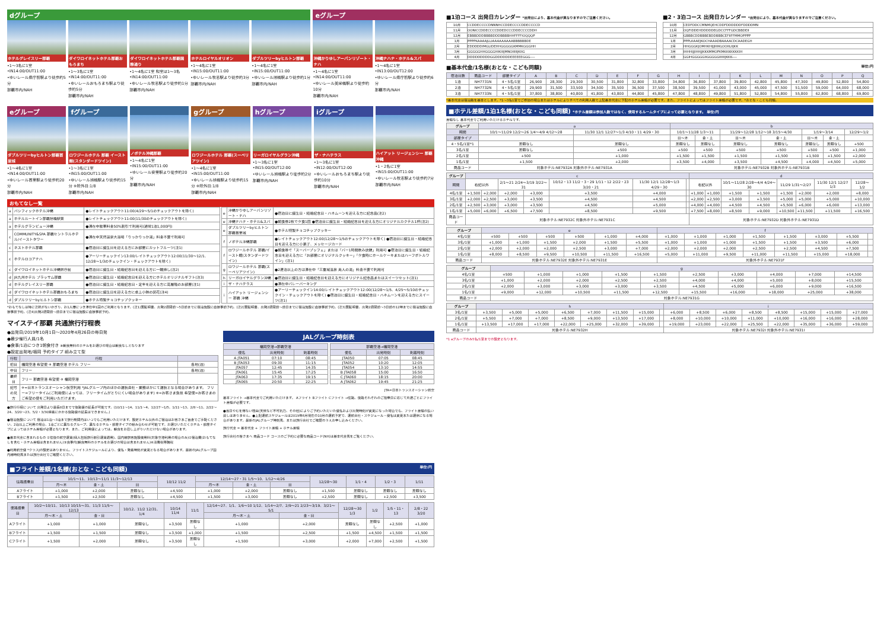dグループ
ホテルグレイスリー那覇
•1〜3名に1室
•IN14:00/OUT11:00
•ゆいレール県庁前駅より徒歩約5分
那覇市内/NAH
ダイワロイネットホテル那覇おもろまち
•1〜3名に1室
•IN14:00/OUT11:00
•ゆいレールおもろまち駅より徒歩約5分
那覇市内/NAH
ダイワロイネットホテル那覇国際通り
•1〜4名に1室 和室は1〜3名
•IN14:00/OUT11:00
•ゆいレール牧志駅より徒歩約1分
那覇市内/NAH
ホテルロイヤルオリオン
•1〜4名に1室
•IN15:00/OUT11:00
•ゆいレール牧志駅より徒歩約3分
那覇市内/NAH
ダブルツリーbyヒルトン那覇
•1〜4名に1室
•IN15:00/OUT11:00
•ゆいレール旭橋駅より徒歩約1分
那覇市内/NAH
eグループ
沖縄かりゆしアーバンリゾート・ナハ
•1〜4名に1室
•IN14:00/OUT11:00
•ゆいレール美栄橋駅より徒歩約10分
那覇市内/NAH
沖縄ナハナ・ホテル&スパ
•1〜4名に1室
•IN13:00/OUT12:00
•ゆいレール県庁前駅より徒歩約6分
那覇市内/NAH
eグループ
ダブルツリーbyヒルトン那覇首里城
•1〜4名に1室
•IN14:00/OUT11:00
•ゆいレール首里駅より徒歩約20分
那覇市内/NAH
fグループ
ロワジールホテル 那覇 イースト館(スタンダードツイン)
•1〜3名に1室
•IN15:00/OUT11:00
•ゆいレール旭橋駅より徒歩約15分 ※除外日:1/8
那覇市内/NAH
ノボテル沖縄那覇
•1〜4名に1室
•IN15:00/OUT11:00
•ゆいレール安里駅より徒歩約20分
那覇市内/NAH
gグループ
ロワジールホテル 那覇(スーペリアツイン)
•1〜4名に1室
•IN15:00/OUT11:00
•ゆいレール旭橋駅より徒歩約15分 ※除外日:1/8
那覇市内/NAH
hグループ
リーガロイヤルグラン沖縄
•1〜3名に1室
•IN15:00/OUT12:00
•ゆいレール旭橋駅より徒歩約2分
那覇市内/NAH
iグループ
ザ・ナハテラス
•1〜3名に1室
•IN12:00/OUT12:00
•ゆいレールおもろまち駅より徒歩約10分
那覇市内/NAH
ハイアット リージェンシー 那覇 沖縄
•1・2名に1室
•IN15:00/OUT11:00
•ゆいレール牧志駅より徒歩約7分
那覇市内/NAH
おもてなし一覧
| a | パシフィックホテル沖縄 | ●レイトチェックアウト11:00(4/29〜5/1のチェックアウトを除く) |
| a | ホテルルートイン那覇旭橋駅東 | ●レイトチェックアウト11:00(11/30のチェックアウトを除く) |
| a | ホテルグランビュー沖縄 | ●滞在中駐車料金50%割引で利用可(通常1泊1,000円) |
| c | COMMUNITY&SPA 那覇セントラルホテル/イーストタワー | ●滞在中天然温泉大浴場「りっかりっか湯」料金不要で利用可 |
| c | ネストホテル那覇 | ●宿泊日に誕生日を迎える方にお部屋にカットフルーツ(注1) |
| c | ホテルロコアナハ | ●アーリーチェックイン13:00/レイトチェックアウト12:00(11/30〜12/1、12/28〜1/3のチェックイン・チェックアウトを除く) |
| c | ダイワロイネットホテル沖縄県庁前 | ●宿泊日に誕生日・結婚記念日を迎える方に一輪挿し(注2) |
| d | JR九州ホテル ブラッサム那覇 | ●宿泊日に誕生日・結婚記念日を迎える方にホテルオリジナルギフト(注3) |
| d | ホテルグレイスリー那覇 | ●宿泊日に誕生日・結婚記念日・定年を迎える方に高層階のお部屋(注1) |
| d | ダイワロイネットホテル那覇おもろまち | ●宿泊日に誕生日を迎える方に卓上小鉢の装花(注4) |
| d | ダブルツリーbyヒルトン那覇 | ●ホテル特製チョコチップクッキー |
| e | 沖縄かりゆしアーバンリゾート・ナハ | ●宿泊日に誕生日・結婚記念日・ハネムーンを迎える方に記念品(注2) |
| e | 沖縄ナハナ・ホテル&スパ | ●朝食券2枚で夕食1回 ●宿泊日に誕生日・結婚記念日を迎える方にオリジナルカクテル1杯(注2) |
| e | ダブルツリーbyヒルトン那覇首里城 | ●ホテル特製チョコチップクッキー |
| f | ノボテル沖縄那覇 | ●レイトチェックアウト12:00(12/28〜1/5のチェックアウトを除く) ●宿泊日に誕生日・結婚記念日を迎える方に小菓子、メッセージカード |
| f | ロワジールホテル 那覇/イースト館(スタンダードツイン) | ●朝食券で「スーパーブッフェ」または「バー1時間飲み放題」利用可 ●宿泊日に誕生日・結婚記念日を迎える方に「お部屋にオリジナルクッキー」「夕食時にホールケーキまたはハーフボトルワイン」(注1) |
| g | ロワジールホテル 那覇(スーペリアツイン) | ●2連泊以上の方は滞在中「三重城温泉 島人の湯」料金不要で利用可 |
| h | リーガロイヤルグラン沖縄 | ●宿泊日に誕生日・結婚記念日を迎える方にオリジナル記念品またはスイーツセット(注1) |
| i | ザ・ナハテラス | ●滞在中バレーパーキング |
| i | ハイアット リージェンシー 那覇 沖縄 | ●アーリーチェックイン14:00/レイトチェックアウト12:00(12/28〜1/5、4/25〜5/10のチェックイン・チェックアウトを除く) ●宿泊日に誕生日・結婚記念日・ハネムーンを迎える方にスイーツ(注1) |
*おもてなしは特に注釈がないかぎり、お1人様につき滞在中1回のご利用となります。(注1)要証明書、出発2週間前〜5日前までに宿泊施設に直接事前予約。(注2)要証明書、出発2週間前〜前日までに宿泊施設に直接事前予約。(注3)要証明書、出発2週間前〜3日前の12時までに宿泊施設に直接事前予約。(注4)出発2週間前〜前日までに宿泊施設に直接事前予約。
マイステイ那覇 共通旅行行程表
●出発日/2019年10月1日〜2020年4月26日の毎日発
●最少催行人員/1名
●食事/1泊につき1朝食付き ※朝食無料のホテルをお選びの場合は朝食なしとなります
●設定出発地/福岡 予約タイプ 組み立て型
| 行程 | 行程 | |
| --- | --- | --- |
| 初日 | 福岡空港 希望便 ✈ 那覇空港 ホテル フリー | 各地(泊) |
| 中日 | フリー | 各地(泊) |
| 最終日 | フリー 那覇空港 希望便 ✈ 福岡空港 | |
| 記号の見方 | ✈=日本トランスオーシャン航空利用 *JALグループ内のほかの運航会社・業務ほかにて運航となる場合があります。 フリー=フリータイム(ご利用便によっては、フリータイムがとりにくい場合があります) ※=お客さま負担 希望便=お客さまのご希望の便をご利用いただけます。 | |
●旅行行程について 出発日より最長8日までで復路便の延長が可能です。(10/11〜14、11/1〜4、12/27〜1/5、1/11〜13、2/8〜11、2/22〜24、3/20〜23、5/2・3/30帰着にかかる復路便の延長はできません。)
●宿泊施設について 宿泊は1泊〜3泊まで旅行期間内はいつでもご利用いただけます。設定ホテル以外のご宿泊はお客さまご自身でご手配ください。2泊以上ご利用の場合、1泊ごとに異なるグループ、異なるホテル・部屋タイプの組み合わせが可能です。お選びいただくホテル・部屋タイプによってはホテル差額が必要となります。また、ご利用便によっては、朝食をお召し上がりいただけない場合があります。
●基本代金に含まれるもの ①往復の航空運賃(個人包括旅行割引運賃適用)、国内線旅客施設使用料(対象空港利用の場合のみ)②宿泊費(おもてなしを含む・ホテル差額は含まれません)③食事代(朝食無料のホテルをお選びの場合は含まれません)④消費税等諸税
●利用航空便 *クラスJの設定はありません。フライトスケジュールにより、便名・発着時刻が変更となる場合があります。最新のJALグループ国内線時刻表または旅行会社でご確認ください。
JALグループ時刻表
| 福岡空港→那覇空港 | | |
| --- | --- | --- |
| 便名 | 出発時刻 | 到着時刻 |
| A JTA051 | 07:10 | 08:45 |
| B JTA053 | 09:30 | 11:15 |
| JTA057 | 12:45 | 14:35 |
| JTA061 | 15:45 | 17:25 |
| JTA063 | 17:35 | 19:15 |
| JTA065 | 20:50 | 22:25 |
| 那覇空港→福岡空港 | | |
| --- | --- | --- |
| 便名 | 出発時刻 | 到着時刻 |
| JTA050 | 07:05 | 08:45 |
| JTA052 | 10:20 | 12:05 |
| JTA054 | 13:10 | 14:55 |
| B JTA058 | 15:00 | 16:50 |
| C JTA060 | 18:15 | 20:00 |
| A JTA062 | 19:45 | 21:25 |
JTA=日本トランスオーシャン航空
基本フライト →基本代金でご利用いただけます。 Aフライト Bフライト Cフライト →往路、復路それぞれのご搭乗日に応じて片道ごとにフライト差額が必要です。
●当日やむを得ない理由(天候など不可抗力、その他)によりご予約いただいた便名および出発時刻が変更になった場合でも、フライト差額の払い戻しはありません。●上記運航スケジュールは2019年6月現在の10月の運航予定で、運航会社・スケジュール・便名は変更または運休になる場合があります。最新のJALグループ時刻表、または旅行会社でご確認のうえお申し込みください。
旅行代金 = 基本代金 + フライト差額 + ホテル差額
旅行会社の皆さまへ 商品コード コースのご予約に必要な商品コード(NH)は基本代金表をご覧ください。
■フライト差額/1名様(おとな・こども同額) 単位:円
| 往路搭乗日 | 10/1〜11、10/13〜11/1 11/3〜12/13 | | | 10/12 11/2 | 12/14〜27・31 1/5〜10、1/12〜4/26 | | | 12/28〜30 | 1/1・4 | 1/2・3 | 1/11 |
| --- | --- | --- | --- | --- | --- | --- | --- | --- | --- | --- | --- |
| | 月〜木 | 金・土 | 日 | | 月〜木 | 金・土 | 日 | | | | |
| Aフライト | +1,000 | +2,000 | 差額なし | +4,500 | +1,000 | +2,000 | 差額なし | +1,500 | 差額なし | 差額なし | 差額なし |
| Bフライト | +1,500 | +2,500 | 差額なし | +4,500 | +1,500 | +3,000 | 差額なし | +2,500 | 差額なし | +2,500 | +3,500 |
| 復路搭乗日 | 10/2〜10/11、10/13 10/15〜31、11/3 11/5〜12/13 | | 10/12、11/2 12/31、1/4 | 10/14 11/4 | 11/1 | 12/14〜27、1/1、1/6〜10 1/12、1/14〜2/7、2/9〜21 2/23〜3/19、3/21〜5/1 | | 12/28〜30 1/3 | 1/2 | 1/5・11・13 | 2/8・22 3/20 |
| --- | --- | --- | --- | --- | --- | --- | --- | --- | --- | --- | --- |
| | 月〜木・土 | 金・日 | | | | 月〜木・土 | 金・日 | | | | |
| Aフライト | +1,000 | +1,000 | 差額なし | +3,500 | 差額なし | +1,000 | +2,000 | 差額なし | 差額なし | +2,500 | +1,000 |
| Bフライト | +1,500 | +1,500 | 差額なし | +3,500 | +1,000 | +1,500 | +2,500 | +1,500 | +4,500 | +1,500 | +1,500 |
| Cフライト | +1,500 | +2,000 | 差額なし | +3,500 | 差額なし | +1,500 | +3,000 | +2,000 | +7,000 | +2,500 | +1,500 |
■1泊コース 出発日カレンダー *出発日により、基本代金が異なりますのでご注意ください。
| 10月 | CCDDECCCCDNNNHCCDDECCCCDDECCCCD |
| 11月 | OONICCDDECCCCDDEDCCCDDECCCCDDH |
| 12月 | EBBBDDDBBBBDDDBBBBHHFFFFIOQQQP |
| 1月 | PPPPKAAAAJLLIAAAAAAAAABBBBBBDE |
| 2月 | EDDDDDIMGLIDEHHGGGGGKMMKGGGHH |
| 3月 | GGGGGHHGGGGHIKIIIJMNOIIIIIJKIIG |
| 4月 | DDDDDDDDDGGDDDDDDEEEEEEGGG---- |
■2・3泊コース 出発日カレンダー *出発日により、基本代金が異なりますのでご注意ください。
| 10月 | CEDFDDCCMNMQEHCDDFDDDDDDFDDDDMN |
| 11月 | OQFIDDEHDDDDDEGDCCFFFGDCBBDEII |
| 12月 | GBBBCDDBBBEBDDBBBCEFIIFFMMOPPPP |
| 1月 | PPPLKAAEJKOCHAAADBAAAACDCAADEGH |
| 2月 | HHGGGKJOMHKHIJJIIIIKLOOIILIIJKK |
| 3月 | IHHHIJJIHHJJKKKMMOPKMKKKKKKKIH |
| 4月 | GGIHGGGGGIIGGGGGIIIIIIJKKK---- |
■基本代金/1名様(おとな・こども同額) 単位:円
| 宿泊日数 | 商品コード | 部屋タイプ | A | B | C | D | E | F | G | H | I | J | K | L | M | N | O | P | Q |
| --- | --- | --- | --- | --- | --- | --- | --- | --- | --- | --- | --- | --- | --- | --- | --- | --- | --- | --- | --- |
| 1泊 | NH7731N | 4・5名/1室 | 26,900 | 28,300 | 29,300 | 30,500 | 31,800 | 32,800 | 33,800 | 34,800 | 36,800 | 37,800 | 39,800 | 42,800 | 45,800 | 47,300 | 49,800 | 52,800 | 54,800 |
| 2泊 | NH7732N | 4・5名/1室 | 29,900 | 31,500 | 33,500 | 34,500 | 35,500 | 36,500 | 37,500 | 38,500 | 39,500 | 41,000 | 43,000 | 45,000 | 47,500 | 51,500 | 59,000 | 64,000 | 68,000 |
| 3泊 | NH7733N | 4・5名/1室 | 37,800 | 38,800 | 40,800 | 41,800 | 43,800 | 44,800 | 45,800 | 47,800 | 48,800 | 49,800 | 51,800 | 52,800 | 54,800 | 55,800 | 62,800 | 68,800 | 69,800 |
*基本代金は宿泊数を基本とします。*1〜3名1室でご参加の場合またはホテルによりすべての利用人数で上記基本代金に下記のホテル差額が必要です。また、フライトによってはフライト差額が必要です。*おとな・こども同額。
■ホテル差額/1泊1名様(おとな・こども同額) *ホテル差額は参加人数ではなく、使用するルームタイプによって必要となります。 単位:円
差額なし 基本代金でご利用いただけるホテルです。
| グループ | a | | b | | | | | | |
| --- | --- | --- | --- | --- | --- | --- | --- | --- | --- |
| 期間 | 10/1〜11/29 12/2〜26 1/4〜4/9 4/12〜28 | 11/30 12/1 12/27〜1/3 4/10・11 4/29・30 | 10/1〜11/28 1/3〜11 | | 11/29〜12/28 1/12〜18 3/15〜4/30 | | 1/19〜3/14 | | 12/29〜1/2 |
| 部屋タイプ | | | 日〜木 | 金・土 | 日〜木 | 金・土 | 日〜木 | 金・土 | |
| 4・5名/1室*1 | 差額なし | 差額なし | 差額なし | 差額なし | 差額なし | 差額なし | 差額なし | 差額なし | +500 |
| 3名/1室 | 差額なし | +500 | +500 | +500 | +500 | +500 | +500 | +500 | +1,000 |
| 2名/1室 | +500 | +1,000 | +1,500 | +1,500 | +1,500 | +1,500 | +1,500 | +1,500 | +2,000 |
| 1名/1室 | +1,500 | +2,000 | +3,500 | +4,000 | +3,500 | +4,500 | +4,000 | +4,500 | +5,000 |
| 商品コード | 対象ホテル:NE7932A 対象外ホテル:NE7931A | | 対象ホテル:NE7932B 対象外ホテル:NE7931B | | | | | | |
| グループ | c | | | | | | | d | | | | | | | |
| --- | --- | --- | --- | --- | --- | --- | --- | --- | --- | --- | --- | --- | --- | --- | --- |
| 期間 | 右記以外 | | 2/1〜21 2/24〜3/19 3/22〜31 | | 10/12・13 11/2・3・29 1/11・12 2/22・23 3/20・21 | 11/30 12/1 12/28〜1/3 4/29・30 | | 右記以外 | | 10/1〜11/28 2/28〜4/4 4/24〜30 | | 11/29 1/31〜2/27 | | 11/30 12/1 12/27 1/3 | 12/28〜1/2 |
| 4名/1室 | +1,500 | +2,000 | +2,000 | +3,000 | +3,500 | +4,000 | | +1,000 | +1,000 | +1,500 | +1,500 | +1,500 | +2,000 | +2,000 | +8,000 |
| 3名/1室 | +2,000 | +2,500 | +3,000 | +3,500 | +4,500 | +4,500 | | +2,000 | +2,500 | +3,000 | +3,500 | +5,000 | +5,000 | +5,000 | +10,000 |
| 2名/1室 | +2,500 | +3,000 | +3,000 | +3,500 | +4,500 | +5,000 | | +4,000 | +4,000 | +4,500 | +4,500 | +5,500 | +6,000 | +6,000 | +13,000 |
| 1名/1室 | +5,000 | +6,000 | +6,500 | +7,500 | +8,500 | +9,500 | | +7,500 | +8,000 | +8,500 | +9,000 | +10,500 | +11,500 | +11,500 | +16,500 |
| 商品コード | 対象ホテル:NE7932C 対象外ホテル:NE7931C | | | | | | | 対象ホテル:NE7932D 対象外ホテル:NE7931D | | | | | | | |
| グループ | e | | | | | | f | | | | | | | |
| --- | --- | --- | --- | --- | --- | --- | --- | --- | --- | --- | --- | --- | --- | --- |
| 4名/1室 | +500 | +500 | +500 | +500 | +1,000 | +4,000 | +1,000 | +1,000 | +1,000 | +1,500 | +1,500 | +3,000 | +5,500 | |
| 3名/1室 | +1,000 | +1,000 | +1,500 | +2,000 | +1,500 | +5,500 | +1,000 | +1,000 | +1,000 | +1,500 | +1,500 | +3,500 | +6,000 | |
| 2名/1室 | +2,000 | +2,000 | +2,000 | +2,500 | +3,000 | +7,000 | +2,000 | +2,000 | +2,000 | +2,500 | +2,500 | +4,500 | +7,500 | |
| 1名/1室 | +8,000 | +8,500 | +9,500 | +10,500 | +11,500 | +16,500 | +5,000 | +11,000 | +9,500 | +11,000 | +11,500 | +15,000 | +18,000 | |
| 商品コード | 対象ホテル:NE7932E 対象外ホテル:NE7931E | | | | | | 対象外ホテル:NE7931F | | | | | | | |
| グループ | g | | | | | | | | | |
| --- | --- | --- | --- | --- | --- | --- | --- | --- | --- | --- |
| 4名/1室 | +500 | +1,000 | +1,000 | +1,500 | +1,500 | +2,500 | +3,000 | +4,000 | +7,000 | +14,500 |
| 3名/1室 | +1,000 | +2,000 | +2,000 | +2,500 | +2,500 | +4,000 | +4,000 | +5,000 | +8,000 | +15,500 |
| 2名/1室 | +2,000 | +3,000 | +3,000 | +3,000 | +3,500 | +4,500 | +5,000 | +6,000 | +9,000 | +16,500 |
| 1名/1室 | +9,000 | +12,000 | +10,500 | +11,500 | +12,500 | +15,500 | +16,000 | +18,000 | +25,000 | +38,000 |
| 商品コード | 対象ホテル:NE7931G | | | | | | | | | |
| グループ | h | | | | | | | | i | | | | | | | |
| --- | --- | --- | --- | --- | --- | --- | --- | --- | --- | --- | --- | --- | --- | --- | --- | --- |
| 3名/1室 | +3,500 | +5,000 | +5,000 | +6,500 | +7,000 | +11,500 | +15,000 | | +6,000 | +8,500 | +6,000 | +8,500 | +8,500 | +15,000 | +15,000 | +27,000 |
| 2名/1室 | +5,500 | +7,000 | +7,000 | +8,500 | +9,000 | +13,500 | +17,000 | | +8,000 | +10,000 | +10,000 | +11,000 | +10,000 | +16,000 | +16,000 | +28,000 |
| 1名/1室 | +13,500 | +17,000 | +17,000 | +22,000 | +25,000 | +32,000 | +39,000 | | +19,000 | +23,000 | +22,000 | +25,500 | +22,000 | +35,000 | +36,000 | +59,000 |
| 商品コード | 対象ホテル:NE7932H | | | | | | | | 対象ホテル:NE7932I 対象外ホテル:NE7931I | | | | | | | |
*1 aグループのみ5名/1室までの設定となります。